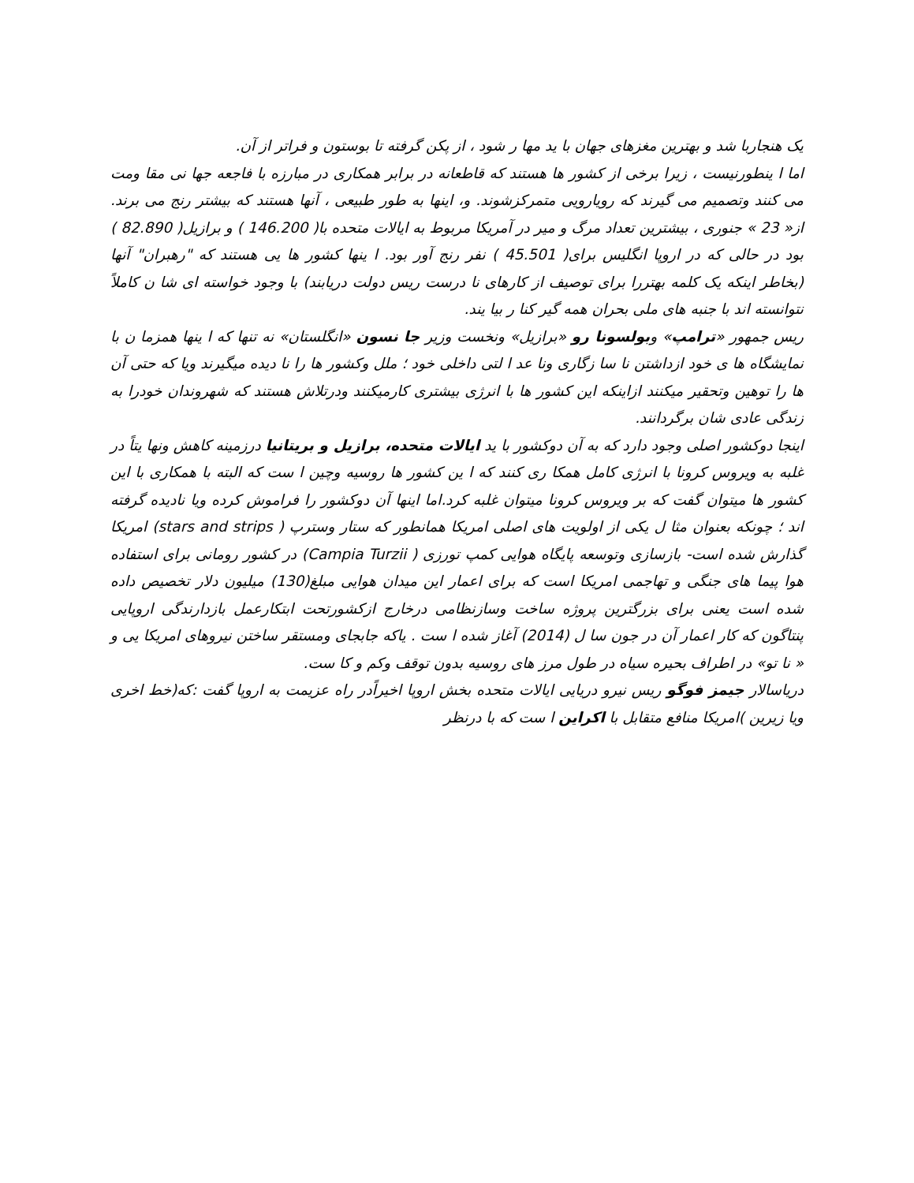یک هنجاربا شد و بهترین مغزهای جهان با ید مها ر شود ، از پکن گرفته تا بوستون و فراتر از آن.
اما ا ینطورنیست ، زیرا برخی از کشور ها هستند که قاطعانه در برابر همکاری در مبارزه با فاجعه جها نی مقا ومت می کنند وتصمیم می گیرند که رویارویی متمرکزشوند. و، اینها به طور طبیعی ، آنها هستند که بیشتر رنج می برند. از« 23 » جنوری ، بیشترین تعداد مرگ و میر در آمریکا مربوط به ایالات متحده با( 146.200 ) و برازیل( 82.890 ) بود در حالی که در اروپا انگلیس برای( 45.501 ) نفر رنج آور بود. ا ینها کشور ها یی هستند که "رهبران" آنها (بخاطر اینکه یک کلمه بهتررا برای توصیف از کارهای نا درست ریس دولت دریابند) با وجود خواسته ای شا ن کاملاً نتوانسته اند با جنبه های ملی بحران همه گیر کنا ر بیا یند.
ریس جمهور «ترامپ» وبولسونا رو «برازیل» ونخست وزیر جا نسون «انگلستان» نه تنها که ا ینها همزما ن با نمایشگاه ها ی خود ازداشتن نا سا زگاری ونا عد ا لتی داخلی خود ؛ ملل وکشور ها را نا دیده میگیرند ویا که حتی آن ها را توهین وتحقیر میکنند ازاینکه این کشور ها با انرژی بیشتری کارمیکنند ودرتلاش هستند که شهروندان خودرا به زندگی عادی شان برگردانند.
اینجا دوکشور اصلی وجود دارد که به آن دوکشور با ید ایالات متحده، برازیل و بریتانیا درزمینه کاهش ونها یتاً در غلبه به ویروس کرونا با انرژی کامل همکا ری کنند که ا ین کشور ها روسیه وچین ا ست که البته با همکاری با این کشور ها میتوان گفت که بر ویروس کرونا میتوان غلبه کرد.اما اینها آن دوکشور را فراموش کرده ویا نادیده گرفته اند ؛ چونکه بعنوان مثا ل یکی از اولویت های اصلی امریکا همانطور که ستار وسترپ ( stars and strips) امریکا گذارش شده است- بازسازی وتوسعه پایگاه هوایی کمپ تورزی ( Campia Turzii) در کشور رومانی برای استفاده هوا پیما های جنگی و تهاجمی امریکا است که برای اعمار این میدان هوایی مبلغ(130) میلیون دلار تخصیص داده شده است یعنی برای بزرگترین پروژه ساخت وسازنظامی درخارج ازکشورتحت ابتکارعمل بازدارندگی اروپایی پنتاگون که کار اعمار آن در جون سا ل (2014) آغاز شده ا ست . یاکه جابجای ومستقر ساختن نیروهای امریکا یی و « نا تو» در اطراف بحیره سیاه در طول مرز های روسیه بدون توقف وکم و کا ست.
دریاسالار جیمز فوگو ریس نیرو دریایی ایالات متحده بخش اروپا اخیراًدر راه عزیمت به اروپا گفت :که(خط اخری ویا زیرین )امریکا منافع متقابل با اکراین ا ست که با درنظر